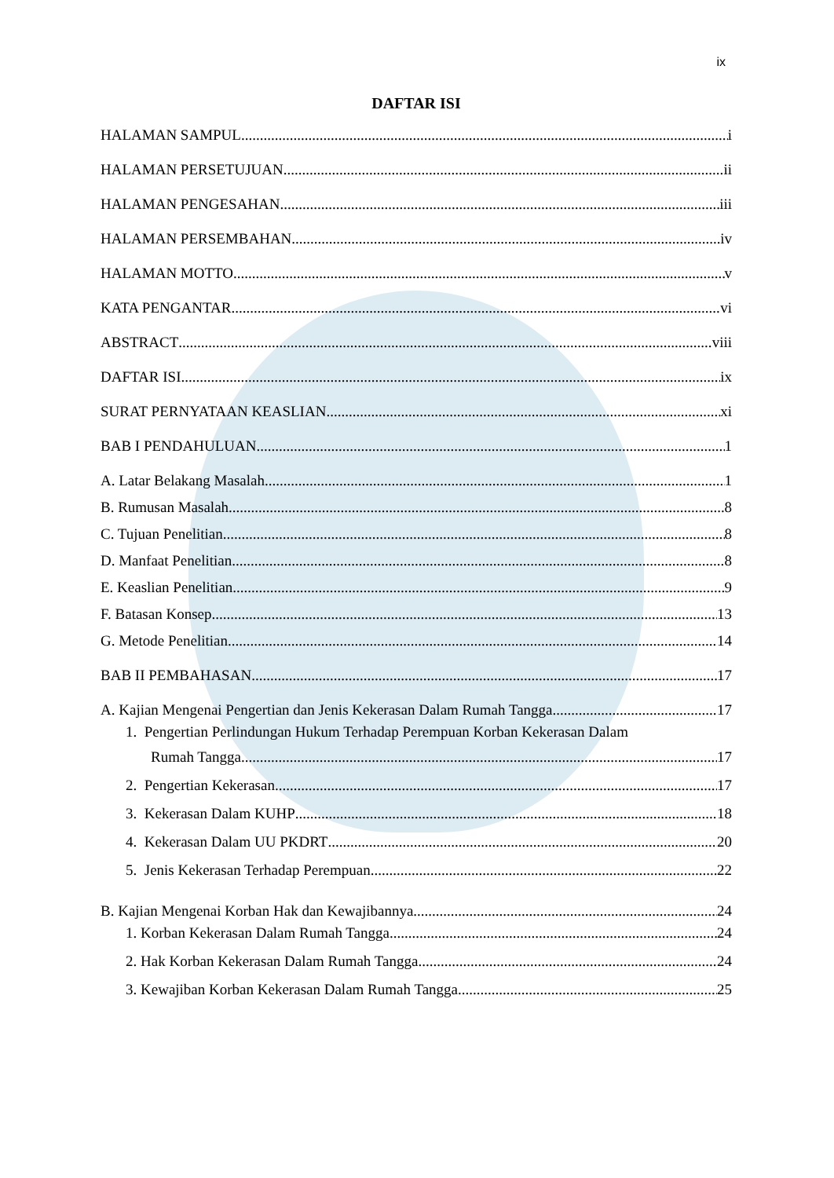ix
DAFTAR ISI
HALAMAN SAMPUL i
HALAMAN PERSETUJUAN ii
HALAMAN PENGESAHAN iii
HALAMAN PERSEMBAHAN iv
HALAMAN MOTTO v
KATA PENGANTAR vi
ABSTRACT viii
DAFTAR ISI ix
SURAT PERNYATAAN KEASLIAN xi
BAB I PENDAHULUAN 1
A. Latar Belakang Masalah 1
B. Rumusan Masalah 8
C. Tujuan Penelitian 8
D. Manfaat Penelitian 8
E. Keaslian Penelitian 9
F. Batasan Konsep 13
G. Metode Penelitian 14
BAB II PEMBAHASAN 17
A. Kajian Mengenai Pengertian dan Jenis Kekerasan Dalam Rumah Tangga 17
1. Pengertian Perlindungan Hukum Terhadap Perempuan Korban Kekerasan Dalam
Rumah Tangga 17
2. Pengertian Kekerasan 17
3. Kekerasan Dalam KUHP 18
4. Kekerasan Dalam UU PKDRT 20
5. Jenis Kekerasan Terhadap Perempuan 22
B. Kajian Mengenai Korban Hak dan Kewajibannya 24
1. Korban Kekerasan Dalam Rumah Tangga 24
2. Hak Korban Kekerasan Dalam Rumah Tangga 24
3. Kewajiban Korban Kekerasan Dalam Rumah Tangga 25